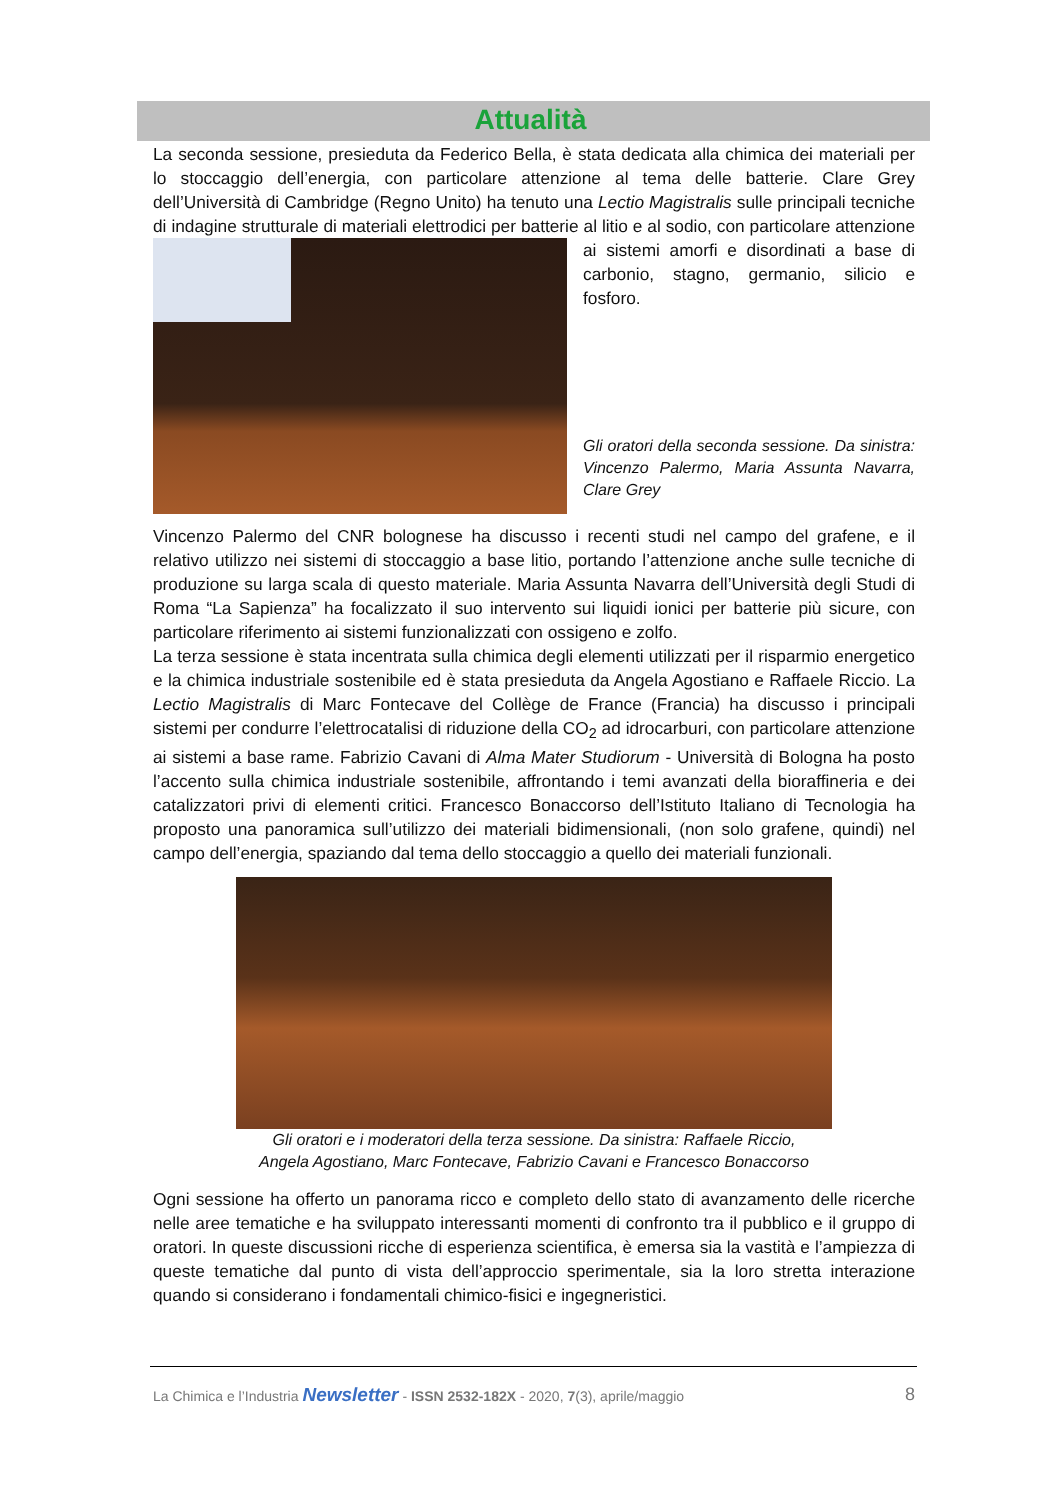Attualità
La seconda sessione, presieduta da Federico Bella, è stata dedicata alla chimica dei materiali per lo stoccaggio dell’energia, con particolare attenzione al tema delle batterie. Clare Grey dell’Università di Cambridge (Regno Unito) ha tenuto una Lectio Magistralis sulle principali tecniche di indagine strutturale di materiali elettrodici per batterie al litio e al sodio, con particolare attenzione ai sistemi amorfi e disordinati a base di carbonio, stagno, germanio, silicio e fosforo.
Gli oratori della seconda sessione. Da sinistra: Vincenzo Palermo, Maria Assunta Navarra, Clare Grey
Vincenzo Palermo del CNR bolognese ha discusso i recenti studi nel campo del grafene, e il relativo utilizzo nei sistemi di stoccaggio a base litio, portando l’attenzione anche sulle tecniche di produzione su larga scala di questo materiale. Maria Assunta Navarra dell’Università degli Studi di Roma “La Sapienza” ha focalizzato il suo intervento sui liquidi ionici per batterie più sicure, con particolare riferimento ai sistemi funzionalizzati con ossigeno e zolfo.
La terza sessione è stata incentrata sulla chimica degli elementi utilizzati per il risparmio energetico e la chimica industriale sostenibile ed è stata presieduta da Angela Agostiano e Raffaele Riccio. La Lectio Magistralis di Marc Fontecave del Collège de France (Francia) ha discusso i principali sistemi per condurre l’elettrocatalisi di riduzione della CO<sub>2</sub> ad idrocarburi, con particolare attenzione ai sistemi a base rame. Fabrizio Cavani di Alma Mater Studiorum - Università di Bologna ha posto l’accento sulla chimica industriale sostenibile, affrontando i temi avanzati della bioraffineria e dei catalizzatori privi di elementi critici. Francesco Bonaccorso dell’Istituto Italiano di Tecnologia ha proposto una panoramica sull’utilizzo dei materiali bidimensionali, (non solo grafene, quindi) nel campo dell’energia, spaziando dal tema dello stoccaggio a quello dei materiali funzionali.
Gli oratori e i moderatori della terza sessione. Da sinistra: Raffaele Riccio,
Angela Agostiano, Marc Fontecave, Fabrizio Cavani e Francesco Bonaccorso
Ogni sessione ha offerto un panorama ricco e completo dello stato di avanzamento delle ricerche nelle aree tematiche e ha sviluppato interessanti momenti di confronto tra il pubblico e il gruppo di oratori. In queste discussioni ricche di esperienza scientifica, è emersa sia la vastità e l’ampiezza di queste tematiche dal punto di vista dell’approccio sperimentale, sia la loro stretta interazione quando si considerano i fondamentali chimico-fisici e ingegneristici.
La Chimica e l’Industria Newsletter - ISSN 2532-182X - 2020, 7(3), aprile/maggio 8